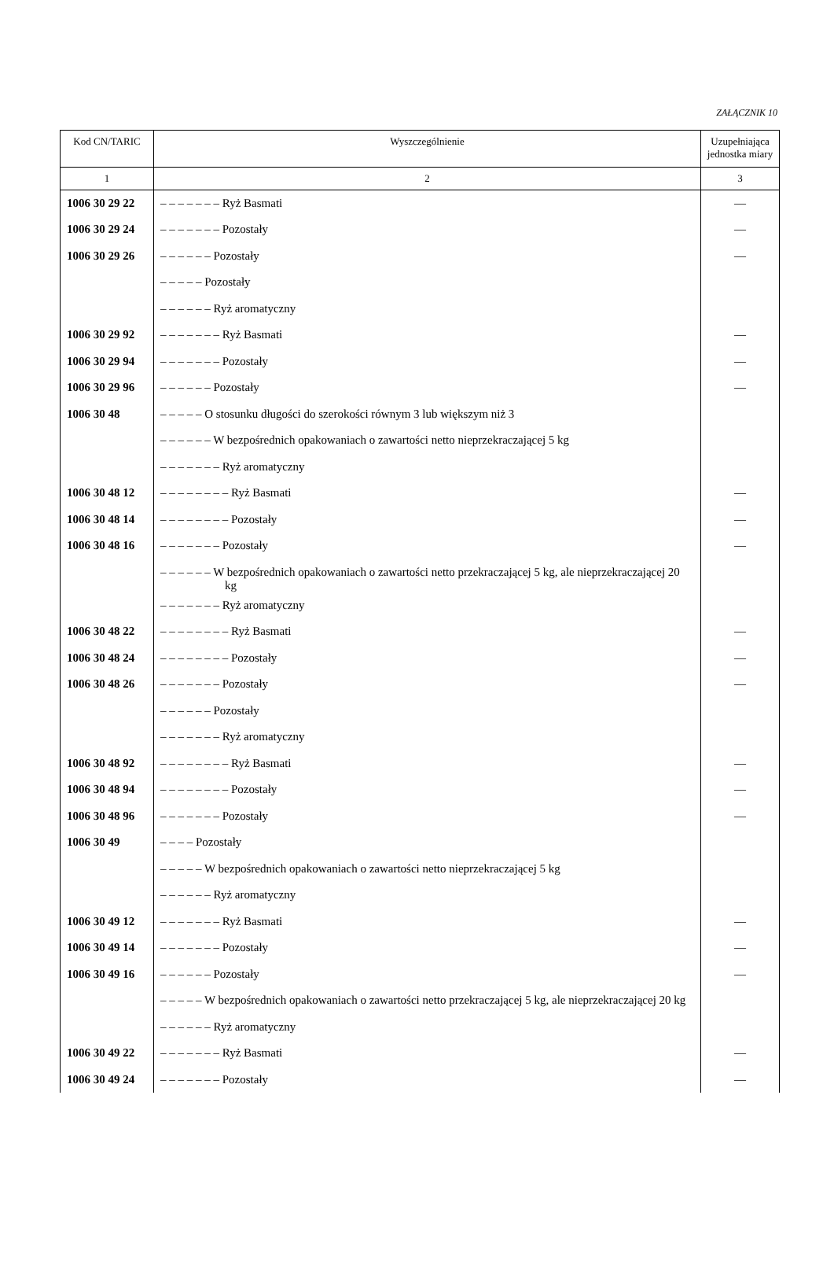ZAŁĄCZNIK 10
| Kod CN/TARIC | Wyszczególnienie | Uzupełniająca jednostka miary |
| --- | --- | --- |
| 1 | 2 | 3 |
| 1006 30 29 22 | – – – – – – – Ryż Basmati | — |
| 1006 30 29 24 | – – – – – – – Pozostały | — |
| 1006 30 29 26 | – – – – – – Pozostały | — |
| | – – – – – Pozostały | |
| | – – – – – – Ryż aromatyczny | |
| 1006 30 29 92 | – – – – – – – Ryż Basmati | — |
| 1006 30 29 94 | – – – – – – – Pozostały | — |
| 1006 30 29 96 | – – – – – – Pozostały | — |
| 1006 30 48 | – – – – – O stosunku długości do szerokości równym 3 lub większym niż 3 | |
| | – – – – – – W bezpośrednich opakowaniach o zawartości netto nieprzekraczającej 5 kg | |
| | – – – – – – – Ryż aromatyczny | |
| 1006 30 48 12 | – – – – – – – – Ryż Basmati | — |
| 1006 30 48 14 | – – – – – – – – Pozostały | — |
| 1006 30 48 16 | – – – – – – – Pozostały | — |
| | – – – – – – W bezpośrednich opakowaniach o zawartości netto przekraczającej 5 kg, ale nieprzekraczającej 20 kg | |
| | – – – – – – – Ryż aromatyczny | |
| 1006 30 48 22 | – – – – – – – – Ryż Basmati | — |
| 1006 30 48 24 | – – – – – – – – Pozostały | — |
| 1006 30 48 26 | – – – – – – – Pozostały | — |
| | – – – – – – Pozostały | |
| | – – – – – – – Ryż aromatyczny | |
| 1006 30 48 92 | – – – – – – – – Ryż Basmati | — |
| 1006 30 48 94 | – – – – – – – – Pozostały | — |
| 1006 30 48 96 | – – – – – – – Pozostały | — |
| 1006 30 49 | – – – – Pozostały | |
| | – – – – – W bezpośrednich opakowaniach o zawartości netto nieprzekraczającej 5 kg | |
| | – – – – – – Ryż aromatyczny | |
| 1006 30 49 12 | – – – – – – – Ryż Basmati | — |
| 1006 30 49 14 | – – – – – – – Pozostały | — |
| 1006 30 49 16 | – – – – – – Pozostały | — |
| | – – – – – W bezpośrednich opakowaniach o zawartości netto przekraczającej 5 kg, ale nieprzekraczającej 20 kg | |
| | – – – – – – Ryż aromatyczny | |
| 1006 30 49 22 | – – – – – – – Ryż Basmati | — |
| 1006 30 49 24 | – – – – – – – Pozostały | — |